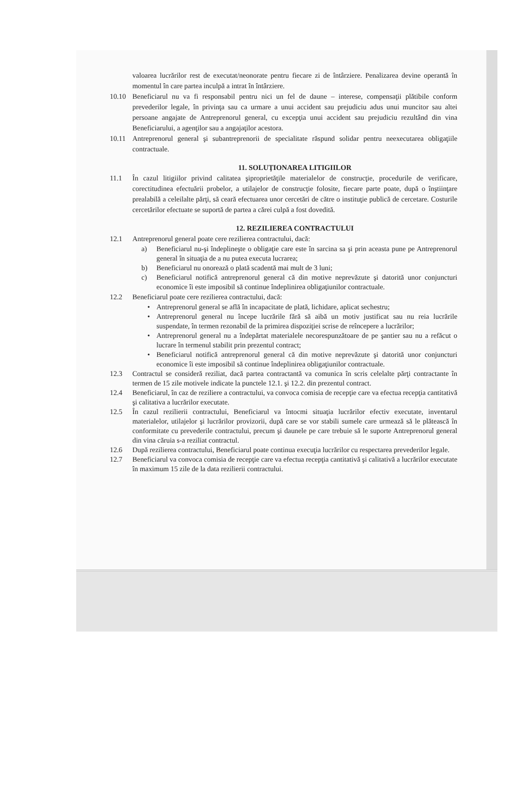valoarea lucrărilor rest de executat/neonorate pentru fiecare zi de întârziere. Penalizarea devine operantă în momentul în care partea inculpă a intrat în întârziere.
10.10 Beneficiarul nu va fi responsabil pentru nici un fel de daune – interese, compensaţii plătibile conform prevederilor legale, în privinţa sau ca urmare a unui accident sau prejudiciu adus unui muncitor sau altei persoane angajate de Antreprenorul general, cu excepţia unui accident sau prejudiciu rezultând din vina Beneficiarului, a agenţilor sau a angajaţilor acestora.
10.11 Antreprenorul general şi subantreprenorii de specialitate răspund solidar pentru neexecutarea obligaţiile contractuale.
11. SOLUŢIONAREA LITIGIILOR
11.1 În cazul litigiilor privind calitatea şiproprietăţile materialelor de construcţie, procedurile de verificare, corectitudinea efectuării probelor, a utilajelor de construcţie folosite, fiecare parte poate, după o înştiinţare prealabilă a celeilalte părţi, să ceară efectuarea unor cercetări de către o instituţie publică de cercetare. Costurile cercetărilor efectuate se suportă de partea a cărei culpă a fost dovedită.
12. REZILIEREA CONTRACTULUI
12.1 Antreprenorul general poate cere rezilierea contractului, dacă:
a) Beneficiarul nu-şi îndeplineşte o obligaţie care este în sarcina sa şi prin aceasta pune pe Antreprenorul general în situaţia de a nu putea executa lucrarea;
b) Beneficiarul nu onorează o plată scadentă mai mult de 3 luni;
c) Beneficiarul notifică antreprenorul general că din motive neprevăzute şi datorită unor conjuncturi economice îi este imposibil să continue îndeplinirea obligaţiunilor contractuale.
12.2 Beneficiarul poate cere rezilierea contractului, dacă:
• Antreprenorul general se află în incapacitate de plată, lichidare, aplicat sechestru;
• Antreprenorul general nu începe lucrările fără să aibă un motiv justificat sau nu reia lucrările suspendate, în termen rezonabil de la primirea dispoziţiei scrise de reîncepere a lucrărilor;
• Antreprenorul general nu a îndepărtat materialele necorespunzătoare de pe şantier sau nu a refăcut o lucrare în termenul stabilit prin prezentul contract;
• Beneficiarul notifică antreprenorul general că din motive neprevăzute şi datorită unor conjuncturi economice îi este imposibil să continue îndeplinirea obligaţiunilor contractuale.
12.3 Contractul se consideră reziliat, dacă partea contractantă va comunica în scris celelalte părţi contractante în termen de 15 zile motivele indicate la punctele 12.1. şi 12.2. din prezentul contract.
12.4 Beneficiarul, în caz de reziliere a contractului, va convoca comisia de recepţie care va efectua recepţia cantitativă şi calitativa a lucrărilor executate.
12.5 În cazul rezilierii contractului, Beneficiarul va întocmi situaţia lucrărilor efectiv executate, inventarul materialelor, utilajelor şi lucrărilor provizorii, după care se vor stabili sumele care urmează să le plătească în conformitate cu prevederile contractului, precum şi daunele pe care trebuie să le suporte Antreprenorul general din vina căruia s-a reziliat contractul.
12.6 După rezilierea contractului, Beneficiarul poate continua execuţia lucrărilor cu respectarea prevederilor legale.
12.7 Beneficiarul va convoca comisia de recepţie care va efectua recepţia cantitativă şi calitativă a lucrărilor executate în maximum 15 zile de la data rezilierii contractului.